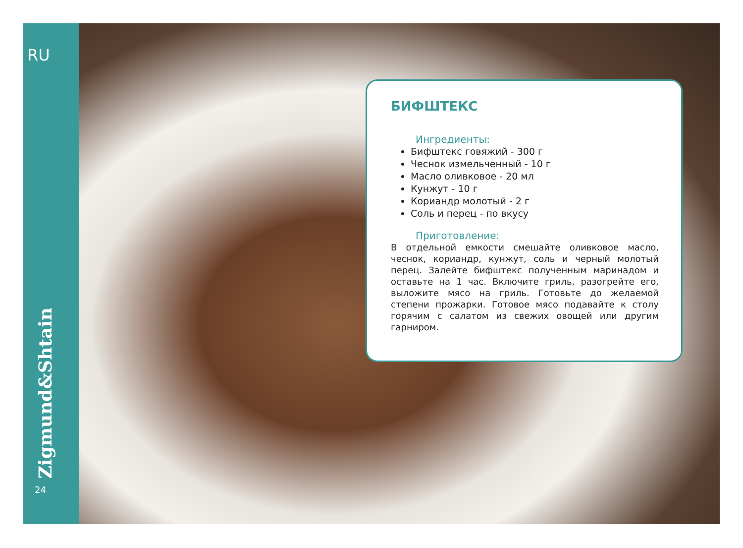RU
Zigmund&Shtain
24
БИФШТЕКС
Ингредиенты:
Бифштекс говяжий - 300 г
Чеснок измельченный - 10 г
Масло оливковое - 20 мл
Кунжут - 10 г
Кориандр молотый - 2 г
Соль и перец - по вкусу
Приготовление:
В отдельной емкости смешайте оливковое масло, чеснок, кориандр, кунжут, соль и черный молотый перец. Залейте бифштекс полученным маринадом и оставьте на 1 час. Включите гриль, разогрейте его, выложите мясо на гриль. Готовьте до желаемой степени прожарки. Готовое мясо подавайте к столу горячим с салатом из свежих овощей или другим гарниром.